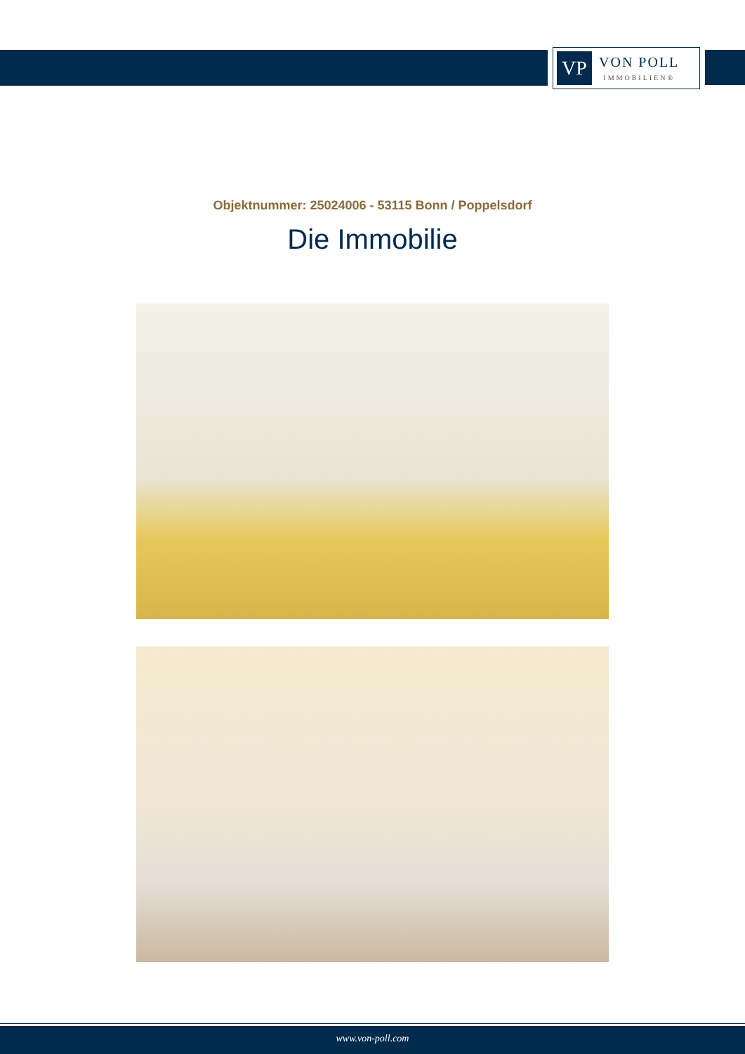VP
VON POLL
IMMOBILIEN®
Objektnummer: 25024006 - 53115 Bonn / Poppelsdorf
Die Immobilie
www.von-poll.com